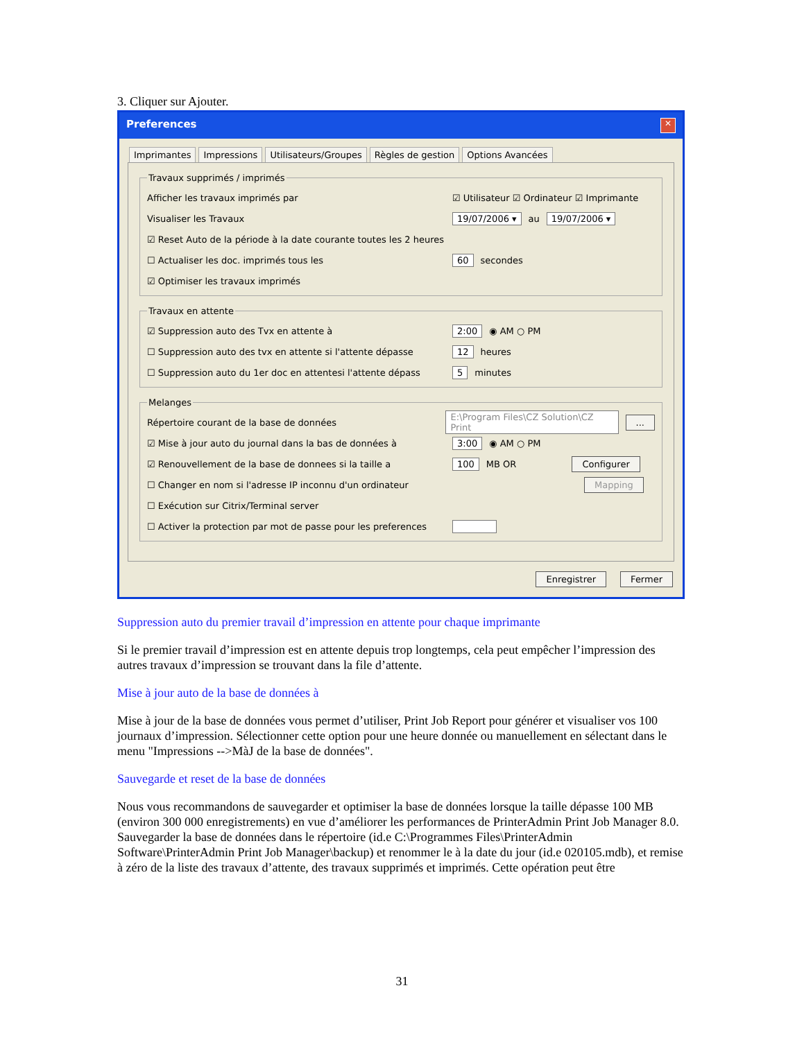3. Cliquer sur Ajouter.
Preferences ✕
Imprimantes Impressions Utilisateurs/Groupes Règles de gestion Options Avancées
Travaux supprimés / imprimés
Afficher les travaux imprimés par ☑ Utilisateur ☑ Ordinateur ☑ Imprimante
Visualiser les Travaux 19/07/2006 ▾ au 19/07/2006 ▾
☑ Reset Auto de la période à la date courante toutes les 2 heures
☐ Actualiser les doc. imprimés tous les 60 secondes
☑ Optimiser les travaux imprimés
Travaux en attente
☑ Suppression auto des Tvx en attente à 2:00 ◉ AM ○ PM
☐ Suppression auto des tvx en attente si l'attente dépasse 12 heures
☐ Suppression auto du 1er doc en attentesi l'attente dépass 5 minutes
Melanges
Répertoire courant de la base de données E:\Program Files\CZ Solution\CZ Print...
☑ Mise à jour auto du journal dans la bas de données à 3:00 ◉ AM ○ PM
☑ Renouvellement de la base de donnees si la taille a 100 MB OR Configurer
☐ Changer en nom si l'adresse IP inconnu d'un ordinateur Mapping
☐ Exécution sur Citrix/Terminal server
☐ Activer la protection par mot de passe pour les preferences
Enregistrer Fermer
Suppression auto du premier travail d’impression en attente pour chaque imprimante
Si le premier travail d’impression est en attente depuis trop longtemps, cela peut empêcher l’impression des autres travaux d’impression se trouvant dans la file d’attente.
Mise à jour auto de la base de données à
Mise à jour de la base de données vous permet d’utiliser, Print Job Report pour générer et visualiser vos 100 journaux d’impression. Sélectionner cette option pour une heure donnée ou manuellement en sélectant dans le menu "Impressions -->MàJ de la base de données".
Sauvegarde et reset de la base de données
Nous vous recommandons de sauvegarder et optimiser la base de données lorsque la taille dépasse 100 MB (environ 300 000 enregistrements) en vue d’améliorer les performances de PrinterAdmin Print Job Manager 8.0.
Sauvegarder la base de données dans le répertoire (id.e C:\Programmes Files\PrinterAdmin Software\PrinterAdmin Print Job Manager\backup) et renommer le à la date du jour (id.e 020105.mdb), et remise à zéro de la liste des travaux d’attente, des travaux supprimés et imprimés. Cette opération peut être
31